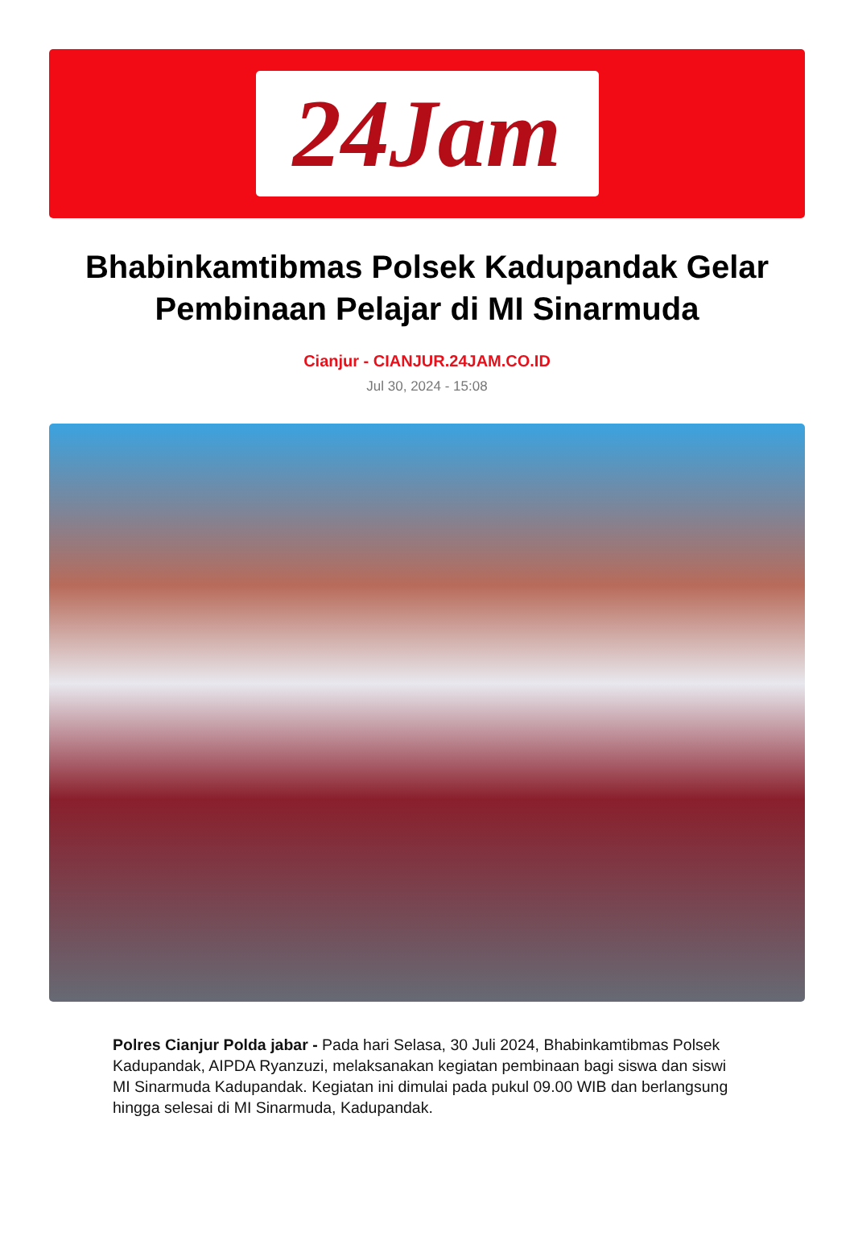24Jam
Bhabinkamtibmas Polsek Kadupandak Gelar Pembinaan Pelajar di MI Sinarmuda
Cianjur - CIANJUR.24JAM.CO.ID
Jul 30, 2024 - 15:08
Polres Cianjur Polda jabar - Pada hari Selasa, 30 Juli 2024, Bhabinkamtibmas Polsek Kadupandak, AIPDA Ryanzuzi, melaksanakan kegiatan pembinaan bagi siswa dan siswi MI Sinarmuda Kadupandak. Kegiatan ini dimulai pada pukul 09.00 WIB dan berlangsung hingga selesai di MI Sinarmuda, Kadupandak.